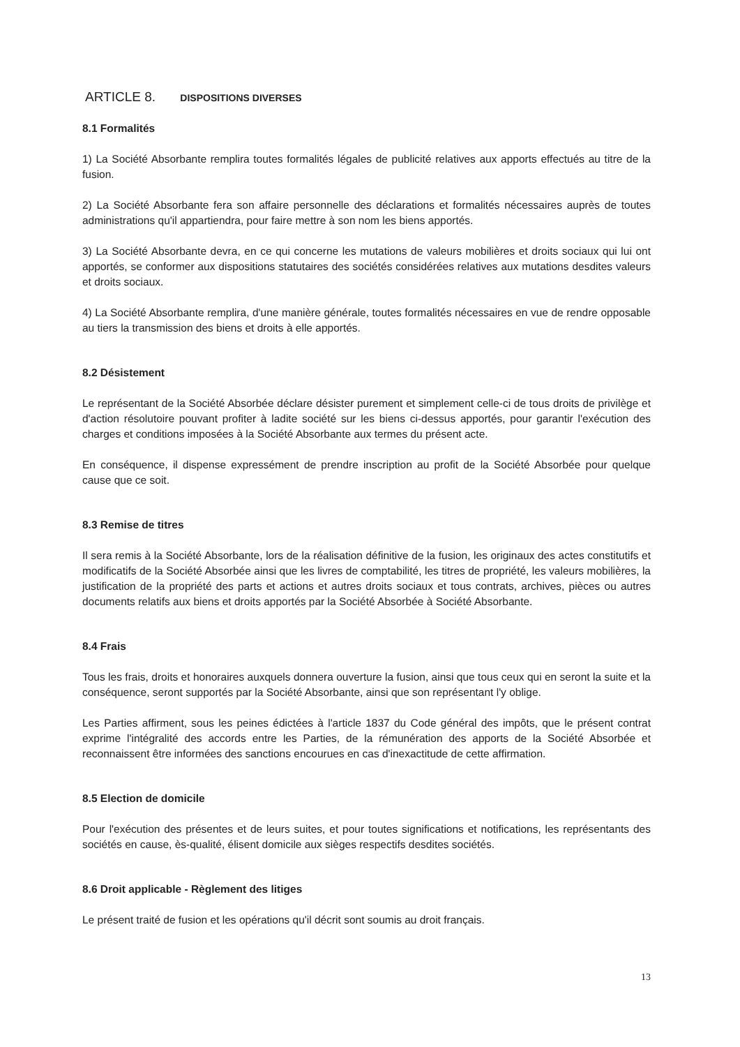ARTICLE 8. DISPOSITIONS DIVERSES
8.1 Formalités
1) La Société Absorbante remplira toutes formalités légales de publicité relatives aux apports effectués au titre de la fusion.
2) La Société Absorbante fera son affaire personnelle des déclarations et formalités nécessaires auprès de toutes administrations qu'il appartiendra, pour faire mettre à son nom les biens apportés.
3) La Société Absorbante devra, en ce qui concerne les mutations de valeurs mobilières et droits sociaux qui lui ont apportés, se conformer aux dispositions statutaires des sociétés considérées relatives aux mutations desdites valeurs et droits sociaux.
4) La Société Absorbante remplira, d'une manière générale, toutes formalités nécessaires en vue de rendre opposable au tiers la transmission des biens et droits à elle apportés.
8.2 Désistement
Le représentant de la Société Absorbée déclare désister purement et simplement celle-ci de tous droits de privilège et d'action résolutoire pouvant profiter à ladite société sur les biens ci-dessus apportés, pour garantir l'exécution des charges et conditions imposées à la Société Absorbante aux termes du présent acte.
En conséquence, il dispense expressément de prendre inscription au profit de la Société Absorbée pour quelque cause que ce soit.
8.3 Remise de titres
Il sera remis à la Société Absorbante, lors de la réalisation définitive de la fusion, les originaux des actes constitutifs et modificatifs de la Société Absorbée ainsi que les livres de comptabilité, les titres de propriété, les valeurs mobilières, la justification de la propriété des parts et actions et autres droits sociaux et tous contrats, archives, pièces ou autres documents relatifs aux biens et droits apportés par la Société Absorbée à Société Absorbante.
8.4 Frais
Tous les frais, droits et honoraires auxquels donnera ouverture la fusion, ainsi que tous ceux qui en seront la suite et la conséquence, seront supportés par la Société Absorbante, ainsi que son représentant l'y oblige.
Les Parties affirment, sous les peines édictées à l'article 1837 du Code général des impôts, que le présent contrat exprime l'intégralité des accords entre les Parties, de la rémunération des apports de la Société Absorbée et reconnaissent être informées des sanctions encourues en cas d'inexactitude de cette affirmation.
8.5 Election de domicile
Pour l'exécution des présentes et de leurs suites, et pour toutes significations et notifications, les représentants des sociétés en cause, ès-qualité, élisent domicile aux sièges respectifs desdites sociétés.
8.6 Droit applicable - Règlement des litiges
Le présent traité de fusion et les opérations qu'il décrit sont soumis au droit français.
13